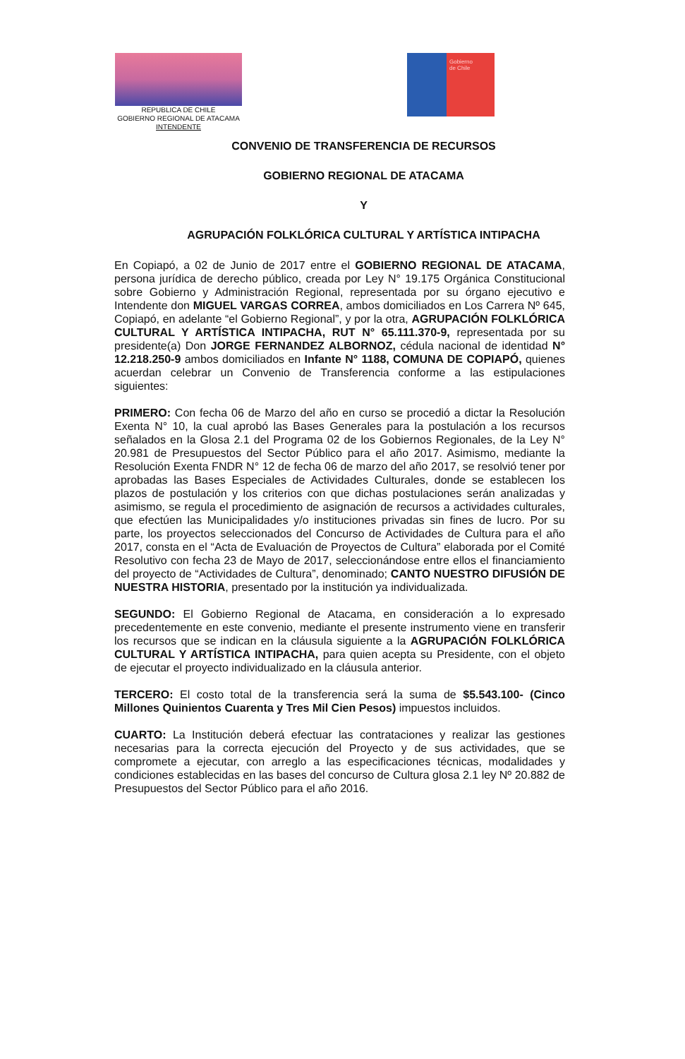REPUBLICA DE CHILE
GOBIERNO REGIONAL DE ATACAMA
INTENDENTE
Gobierno
de Chile
CONVENIO DE TRANSFERENCIA DE RECURSOS
GOBIERNO REGIONAL DE ATACAMA
Y
AGRUPACIÓN FOLKLÓRICA CULTURAL Y ARTÍSTICA INTIPACHA
En Copiapó, a 02 de Junio de 2017 entre el GOBIERNO REGIONAL DE ATACAMA, persona jurídica de derecho público, creada por Ley N° 19.175 Orgánica Constitucional sobre Gobierno y Administración Regional, representada por su órgano ejecutivo e Intendente don MIGUEL VARGAS CORREA, ambos domiciliados en Los Carrera Nº 645, Copiapó, en adelante “el Gobierno Regional”, y por la otra, AGRUPACIÓN FOLKLÓRICA CULTURAL Y ARTÍSTICA INTIPACHA, RUT N° 65.111.370-9, representada por su presidente(a) Don JORGE FERNANDEZ ALBORNOZ, cédula nacional de identidad N° 12.218.250-9 ambos domiciliados en Infante N° 1188, COMUNA DE COPIAPÓ, quienes acuerdan celebrar un Convenio de Transferencia conforme a las estipulaciones siguientes:
PRIMERO: Con fecha 06 de Marzo del año en curso se procedió a dictar la Resolución Exenta N° 10, la cual aprobó las Bases Generales para la postulación a los recursos señalados en la Glosa 2.1 del Programa 02 de los Gobiernos Regionales, de la Ley N° 20.981 de Presupuestos del Sector Público para el año 2017. Asimismo, mediante la Resolución Exenta FNDR N° 12 de fecha 06 de marzo del año 2017, se resolvió tener por aprobadas las Bases Especiales de Actividades Culturales, donde se establecen los plazos de postulación y los criterios con que dichas postulaciones serán analizadas y asimismo, se regula el procedimiento de asignación de recursos a actividades culturales, que efectúen las Municipalidades y/o instituciones privadas sin fines de lucro. Por su parte, los proyectos seleccionados del Concurso de Actividades de Cultura para el año 2017, consta en el “Acta de Evaluación de Proyectos de Cultura” elaborada por el Comité Resolutivo con fecha 23 de Mayo de 2017, seleccionándose entre ellos el financiamiento del proyecto de “Actividades de Cultura”, denominado; CANTO NUESTRO DIFUSIÓN DE NUESTRA HISTORIA, presentado por la institución ya individualizada.
SEGUNDO: El Gobierno Regional de Atacama, en consideración a lo expresado precedentemente en este convenio, mediante el presente instrumento viene en transferir los recursos que se indican en la cláusula siguiente a la AGRUPACIÓN FOLKLÓRICA CULTURAL Y ARTÍSTICA INTIPACHA, para quien acepta su Presidente, con el objeto de ejecutar el proyecto individualizado en la cláusula anterior.
TERCERO: El costo total de la transferencia será la suma de $5.543.100- (Cinco Millones Quinientos Cuarenta y Tres Mil Cien Pesos) impuestos incluidos.
CUARTO: La Institución deberá efectuar las contrataciones y realizar las gestiones necesarias para la correcta ejecución del Proyecto y de sus actividades, que se compromete a ejecutar, con arreglo a las especificaciones técnicas, modalidades y condiciones establecidas en las bases del concurso de Cultura glosa 2.1 ley Nº 20.882 de Presupuestos del Sector Público para el año 2016.